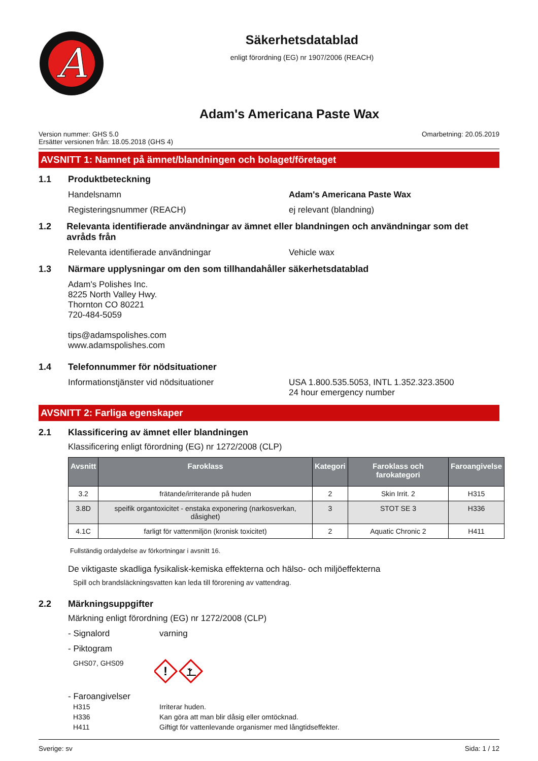A
Säkerhetsdatablad
enligt förordning (EG) nr 1907/2006 (REACH)
Adam's Americana Paste Wax
Version nummer: GHS 5.0
Ersätter versionen från: 18.05.2018 (GHS 4)
Omarbetning: 20.05.2019
AVSNITT 1: Namnet på ämnet/blandningen och bolaget/företaget
1.1 Produktbeteckning
Handelsnamn Adam's Americana Paste Wax
Registeringsnummer (REACH) ej relevant (blandning)
1.2 Relevanta identifierade användningar av ämnet eller blandningen och användningar som det avråds från
Relevanta identifierade användningar Vehicle wax
1.3 Närmare upplysningar om den som tillhandahåller säkerhetsdatablad
Adam's Polishes Inc.
8225 North Valley Hwy.
Thornton CO 80221
720-484-5059
tips@adamspolishes.com
www.adamspolishes.com
1.4 Telefonnummer för nödsituationer
Informationstjänster vid nödsituationer USA 1.800.535.5053, INTL 1.352.323.3500
24 hour emergency number
AVSNITT 2: Farliga egenskaper
2.1 Klassificering av ämnet eller blandningen
Klassificering enligt förordning (EG) nr 1272/2008 (CLP)
| Avsnitt | Faroklass | Kategori | Faroklass och farokategori | Faroangivelse |
| --- | --- | --- | --- | --- |
| 3.2 | frätande/irriterande på huden | 2 | Skin Irrit. 2 | H315 |
| 3.8D | speifik organtoxicitet - enstaka exponering (narkosverkan, dåsighet) | 3 | STOT SE 3 | H336 |
| 4.1C | farligt för vattenmiljön (kronisk toxicitet) | 2 | Aquatic Chronic 2 | H411 |
Fullständig ordalydelse av förkortningar i avsnitt 16.
De viktigaste skadliga fysikalisk-kemiska effekterna och hälso- och miljöeffekterna
Spill och brandsläckningsvatten kan leda till förorening av vattendrag.
2.2 Märkningsuppgifter
Märkning enligt förordning (EG) nr 1272/2008 (CLP)
- Signalord varning
- Piktogram
GHS07, GHS09
!
- Faroangivelser
H315 Irriterar huden.
H336 Kan göra att man blir dåsig eller omtöcknad.
H411 Giftigt för vattenlevande organismer med långtidseffekter.
Sverige: sv Sida: 1 / 12